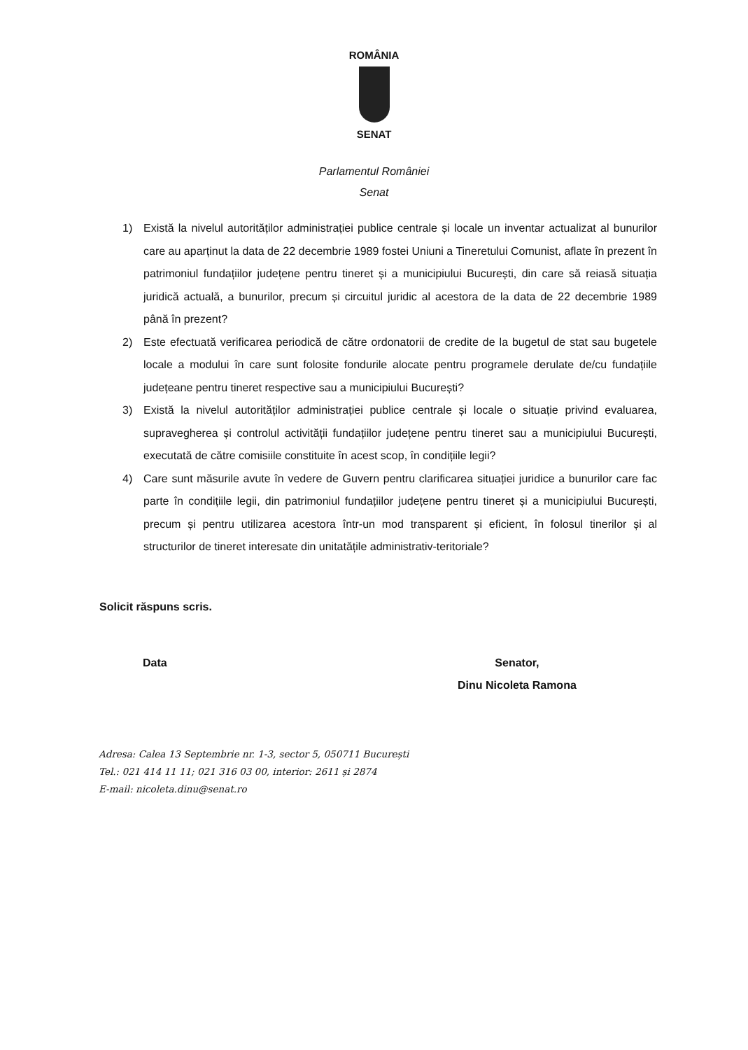ROMÂNIA
SENAT
Parlamentul României
Senat
1) Există la nivelul autorităților administrației publice centrale și locale un inventar actualizat al bunurilor care au aparținut la data de 22 decembrie 1989 fostei Uniuni a Tineretului Comunist, aflate în prezent în patrimoniul fundațiilor județene pentru tineret și a municipiului București, din care să reiasă situația juridică actuală, a bunurilor, precum și circuitul juridic al acestora de la data de 22 decembrie 1989 până în prezent?
2) Este efectuată verificarea periodică de către ordonatorii de credite de la bugetul de stat sau bugetele locale a modului în care sunt folosite fondurile alocate pentru programele derulate de/cu fundațiile județeane pentru tineret respective sau a municipiului București?
3) Există la nivelul autorităților administrației publice centrale și locale o situație privind evaluarea, supravegherea și controlul activității fundațiilor județene pentru tineret sau a municipiului București, executată de către comisiile constituite în acest scop, în condițiile legii?
4) Care sunt măsurile avute în vedere de Guvern pentru clarificarea situației juridice a bunurilor care fac parte în condițiile legii, din patrimoniul fundațiilor județene pentru tineret și a municipiului București, precum și pentru utilizarea acestora într-un mod transparent și eficient, în folosul tinerilor și al structurilor de tineret interesate din unitatățile administrativ-teritoriale?
Solicit răspuns scris.
Data Senator,
Dinu Nicoleta Ramona
Adresa: Calea 13 Septembrie nr. 1-3, sector 5, 050711 București
Tel.: 021 414 11 11; 021 316 03 00, interior: 2611 și 2874
E-mail: nicoleta.dinu@senat.ro